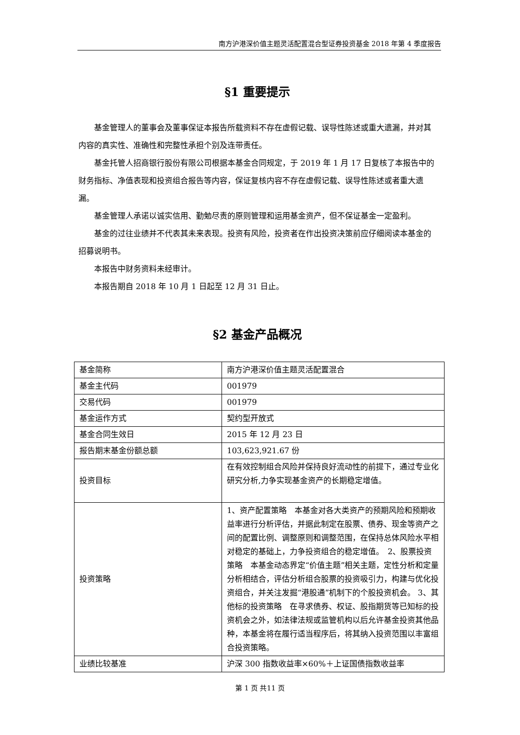南方沪港深价值主题灵活配置混合型证券投资基金 2018 年第 4 季度报告
§1 重要提示
基金管理人的董事会及董事保证本报告所载资料不存在虚假记载、误导性陈述或重大遗漏，并对其内容的真实性、准确性和完整性承担个别及连带责任。
基金托管人招商银行股份有限公司根据本基金合同规定，于 2019 年 1 月 17 日复核了本报告中的财务指标、净值表现和投资组合报告等内容，保证复核内容不存在虚假记载、误导性陈述或者重大遗漏。
基金管理人承诺以诚实信用、勤勉尽责的原则管理和运用基金资产，但不保证基金一定盈利。
基金的过往业绩并不代表其未来表现。投资有风险，投资者在作出投资决策前应仔细阅读本基金的招募说明书。
本报告中财务资料未经审计。
本报告期自 2018 年 10 月 1 日起至 12 月 31 日止。
§2 基金产品概况
| 基金简称 | 南方沪港深价值主题灵活配置混合 |
| 基金主代码 | 001979 |
| 交易代码 | 001979 |
| 基金运作方式 | 契约型开放式 |
| 基金合同生效日 | 2015 年 12 月 23 日 |
| 报告期末基金份额总额 | 103,623,921.67 份 |
| 投资目标 | 在有效控制组合风险并保持良好流动性的前提下，通过专业化研究分析,力争实现基金资产的长期稳定增值。 |
| 投资策略 | 1、资产配置策略 本基金对各大类资产的预期风险和预期收益率进行分析评估，并据此制定在股票、债券、现金等资产之间的配置比例、调整原则和调整范围，在保持总体风险水平相对稳定的基础上，力争投资组合的稳定增值。 2、股票投资策略 本基金动态界定“价值主题”相关主题，定性分析和定量分析相结合，评估分析组合股票的投资吸引力，构建与优化投资组合，并关注发掘“港股通”机制下的个股投资机会。 3、其他标的投资策略 在寻求债券、权证、股指期货等已知标的投资机会之外，如法律法规或监管机构以后允许基金投资其他品种，本基金将在履行适当程序后，将其纳入投资范围以丰富组合投资策略。 |
| 业绩比较基准 | 沪深 300 指数收益率×60%＋上证国债指数收益率 |
第 1 页 共11 页